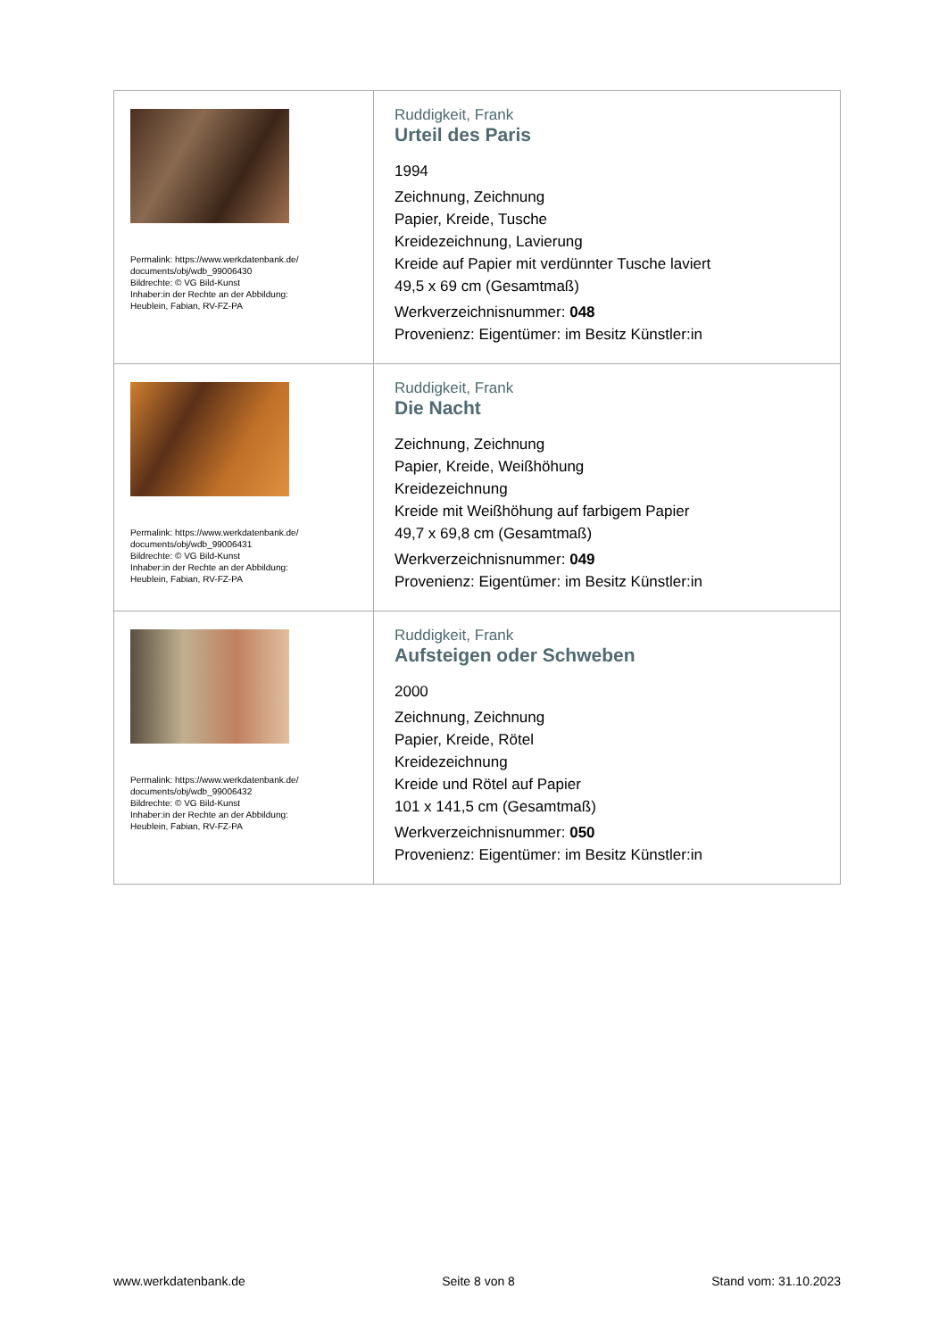| Permalink: https://www.werkdatenbank.de/ documents/obj/wdb_99006430 Bildrechte: © VG Bild-Kunst Inhaber:in der Rechte an der Abbildung: Heublein, Fabian, RV-FZ-PA | Ruddigkeit, Frank Urteil des Paris 1994 Zeichnung, Zeichnung Papier, Kreide, Tusche Kreidezeichnung, Lavierung Kreide auf Papier mit verdünnter Tusche laviert 49,5 x 69 cm (Gesamtmaß) Werkverzeichnisnummer: 048 Provenienz: Eigentümer: im Besitz Künstler:in |
| Permalink: https://www.werkdatenbank.de/ documents/obj/wdb_99006431 Bildrechte: © VG Bild-Kunst Inhaber:in der Rechte an der Abbildung: Heublein, Fabian, RV-FZ-PA | Ruddigkeit, Frank Die Nacht Zeichnung, Zeichnung Papier, Kreide, Weißhöhung Kreidezeichnung Kreide mit Weißhöhung auf farbigem Papier 49,7 x 69,8 cm (Gesamtmaß) Werkverzeichnisnummer: 049 Provenienz: Eigentümer: im Besitz Künstler:in |
| Permalink: https://www.werkdatenbank.de/ documents/obj/wdb_99006432 Bildrechte: © VG Bild-Kunst Inhaber:in der Rechte an der Abbildung: Heublein, Fabian, RV-FZ-PA | Ruddigkeit, Frank Aufsteigen oder Schweben 2000 Zeichnung, Zeichnung Papier, Kreide, Rötel Kreidezeichnung Kreide und Rötel auf Papier 101 x 141,5 cm (Gesamtmaß) Werkverzeichnisnummer: 050 Provenienz: Eigentümer: im Besitz Künstler:in |
www.werkdatenbank.de Seite 8 von 8 Stand vom: 31.10.2023